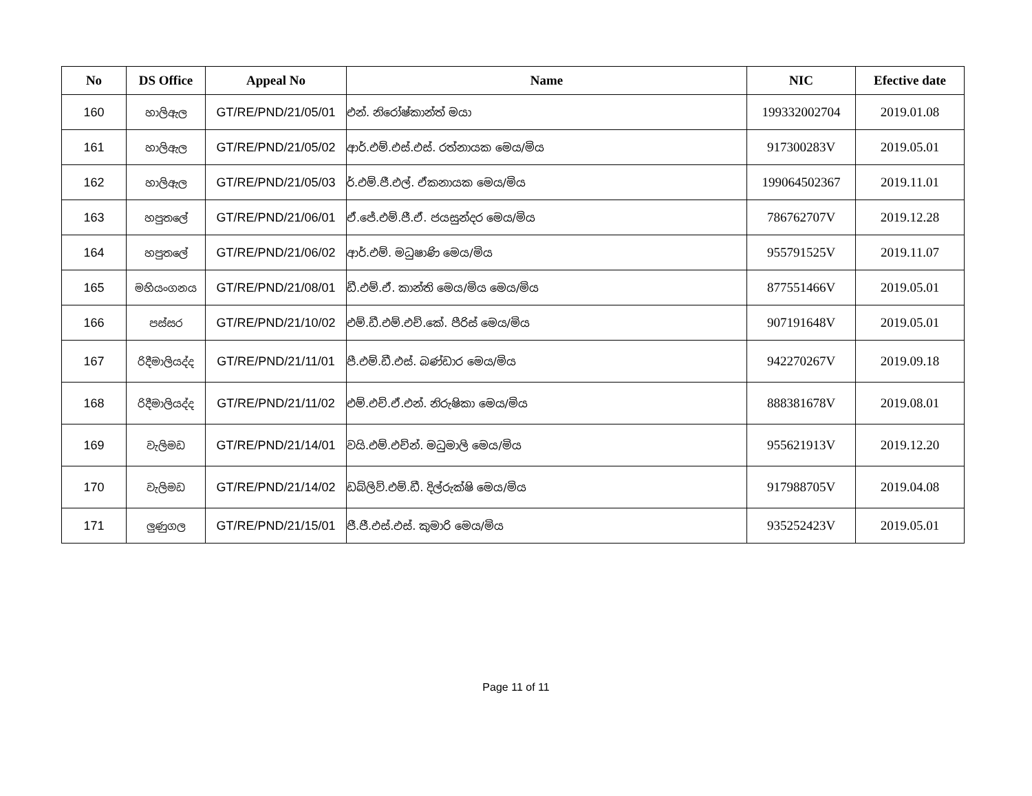| No | DS Office | Appeal No | Name | NIC | Efective date |
| --- | --- | --- | --- | --- | --- |
| 160 | හාලිඇල | GT/RE/PND/21/05/01 | එන්. නිරෝෂ්කාන්ත් මයා | 199332002704 | 2019.01.08 |
| 161 | හාලිඇල | GT/RE/PND/21/05/02 | ආර්.එම්.එස්.එස්. රත්නායක මෙය/මිය | 917300283V | 2019.05.01 |
| 162 | හාලිඇල | GT/RE/PND/21/05/03 | ර්.එම්.ජී.එල්. ඒකනායක මෙය/මිය | 199064502367 | 2019.11.01 |
| 163 | හපුතලේ | GT/RE/PND/21/06/01 | ඒ.ජේ.එම්.ජී.ඒ. ජයසුන්දර මෙය/මිය | 786762707V | 2019.12.28 |
| 164 | හපුතලේ | GT/RE/PND/21/06/02 | ආර්.එම්. මධුෂාණි මෙය/මිය | 955791525V | 2019.11.07 |
| 165 | මහියංගනය | GT/RE/PND/21/08/01 | ඩී.එම්.ඒ. කාන්ති මෙය/මිය මෙය/මිය | 877551466V | 2019.05.01 |
| 166 | පස්සර | GT/RE/PND/21/10/02 | එම්.ඩී.එම්.එච්.කේ. පීරිස් මෙය/මිය | 907191648V | 2019.05.01 |
| 167 | රිදීමාලියද්ද | GT/RE/PND/21/11/01 | පී.එම්.ඩී.එස්. බණ්ඩාර මෙය/මිය | 942270267V | 2019.09.18 |
| 168 | රිදීමාලියද්ද | GT/RE/PND/21/11/02 | එම්.එච්.ඒ.එන්. නිරුෂිකා මෙය/මිය | 888381678V | 2019.08.01 |
| 169 | වැලිමඩ | GT/RE/PND/21/14/01 | වයි.එම්.එච්න්. මධුමාලි මෙය/මිය | 955621913V | 2019.12.20 |
| 170 | වැලිමඩ | GT/RE/PND/21/14/02 | ඩබ්ලිව්.එම්.ඩී. දිල්රුක්ෂි මෙය/මිය | 917988705V | 2019.04.08 |
| 171 | ලුණුගල | GT/RE/PND/21/15/01 | ජී.ජී.එස්.එස්. කුමාරි මෙය/මිය | 935252423V | 2019.05.01 |
Page 11 of 11